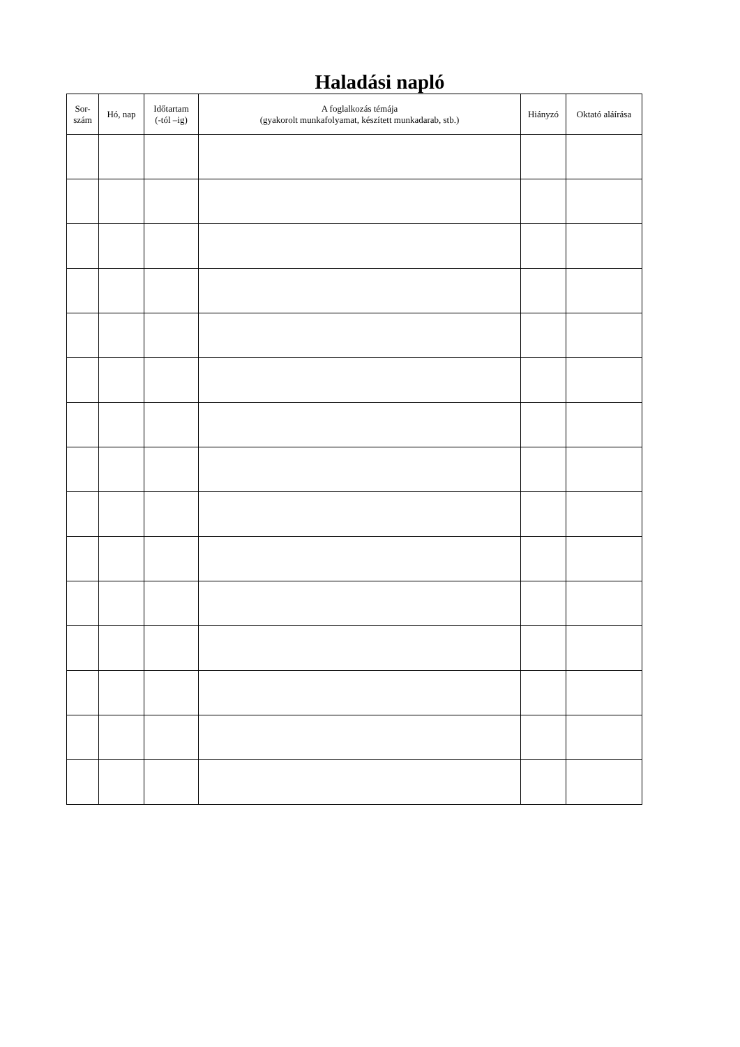Haladási napló
| Sor- szám | Hó, nap | Időtartam (-tól –ig) | A foglalkozás témája (gyakorolt munkafolyamat, készített munkadarab, stb.) | Hiányzó | Oktató aláírása |
| --- | --- | --- | --- | --- | --- |